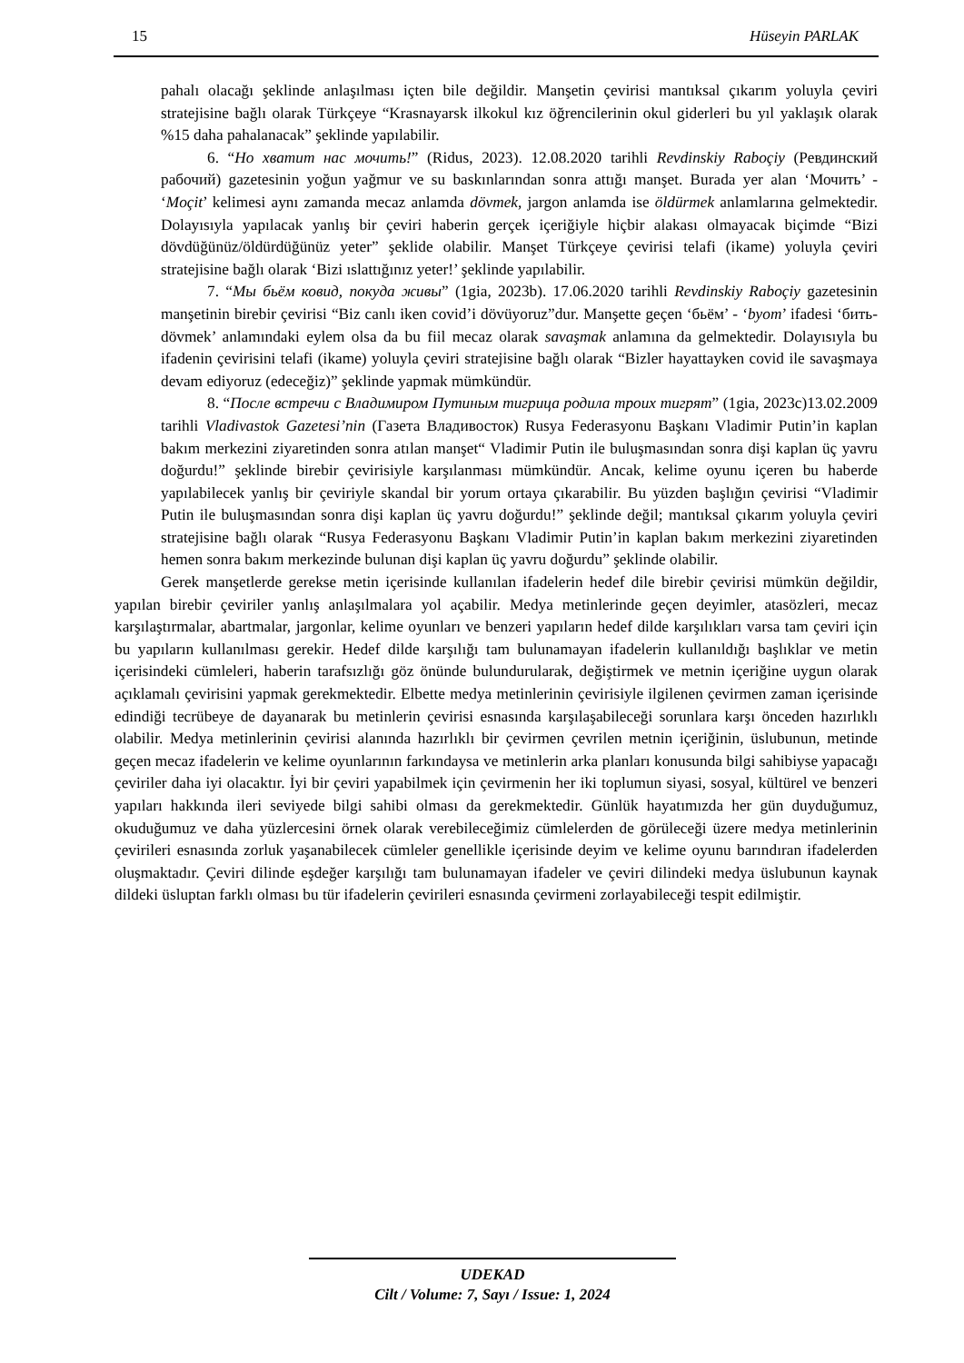15 Hüseyin PARLAK
pahalı olacağı şeklinde anlaşılması içten bile değildir. Manşetin çevirisi mantıksal çıkarım yoluyla çeviri stratejisine bağlı olarak Türkçeye “Krasnayarsk ilkokul kız öğrencilerinin okul giderleri bu yıl yaklaşık olarak %15 daha pahalanacak” şeklinde yapılabilir.
6. “Но хватит нас мочить!” (Ridus, 2023). 12.08.2020 tarihli Revdinskiy Raboçiy (Ревдинский рабочий) gazetesinin yoğun yağmur ve su baskınlarından sonra attığı manşet. Burada yer alan ‘Мочить’ - ‘Moçit’ kelimesi aynı zamanda mecaz anlamda dövmek, jargon anlamda ise öldürmek anlamlarına gelmektedir. Dolayısıyla yapılacak yanlış bir çeviri haberin gerçek içeriğiyle hiçbir alakası olmayacak biçimde “Bizi dövdüğünüz/öldürdüğünüz yeter” şeklide olabilir. Manşet Türkçeye çevirisi telafi (ikame) yoluyla çeviri stratejisine bağlı olarak ‘Bizi ıslattığınız yeter!’ şeklinde yapılabilir.
7. “Мы бьём ковид, покуда живы” (1gia, 2023b). 17.06.2020 tarihli Revdinskiy Raboçiy gazetesinin manşetinin birebir çevirisi “Biz canlı iken covid’i dövüyoruz”dur. Manşette geçen ‘бьём’ - ‘byom’ ifadesi ‘бить-dövmek’ anlamındaki eylem olsa da bu fiil mecaz olarak savaşmak anlamına da gelmektedir. Dolayısıyla bu ifadenin çevirisini telafi (ikame) yoluyla çeviri stratejisine bağlı olarak “Bizler hayattayken covid ile savaşmaya devam ediyoruz (edeceğiz)” şeklinde yapmak mümkündür.
8. “После встречи с Владимиром Путиным тигрица родила троих тигрят” (1gia, 2023c)13.02.2009 tarihli Vladivastok Gazetesi’nin (Газета Владивосток) Rusya Federasyonu Başkanı Vladimir Putin’in kaplan bakım merkezini ziyaretinden sonra atılan manşet“ Vladimir Putin ile buluşmasından sonra dişi kaplan üç yavru doğurdu!” şeklinde birebir çevirisiyle karşılanması mümkündür. Ancak, kelime oyunu içeren bu haberde yapılabilecek yanlış bir çeviriyle skandal bir yorum ortaya çıkarabilir. Bu yüzden başlığın çevirisi “Vladimir Putin ile buluşmasından sonra dişi kaplan üç yavru doğurdu!” şeklinde değil; mantıksal çıkarım yoluyla çeviri stratejisine bağlı olarak “Rusya Federasyonu Başkanı Vladimir Putin’in kaplan bakım merkezini ziyaretinden hemen sonra bakım merkezinde bulunan dişi kaplan üç yavru doğurdu” şeklinde olabilir.
Gerek manşetlerde gerekse metin içerisinde kullanılan ifadelerin hedef dile birebir çevirisi mümkün değildir, yapılan birebir çeviriler yanlış anlaşılmalara yol açabilir. Medya metinlerinde geçen deyimler, atasözleri, mecaz karşılaştırmalar, abartmalar, jargonlar, kelime oyunları ve benzeri yapıların hedef dilde karşılıkları varsa tam çeviri için bu yapıların kullanılması gerekir. Hedef dilde karşılığı tam bulunamayan ifadelerin kullanıldığı başlıklar ve metin içerisindeki cümleleri, haberin tarafsızlığı göz önünde bulundurularak, değiştirmek ve metnin içeriğine uygun olarak açıklamalı çevirisini yapmak gerekmektedir. Elbette medya metinlerinin çevirisiyle ilgilenen çevirmen zaman içerisinde edindiği tecrübeye de dayanarak bu metinlerin çevirisi esnasında karşılaşabileceği sorunlara karşı önceden hazırlıklı olabilir. Medya metinlerinin çevirisi alanında hazırlıklı bir çevirmen çevrilen metnin içeriğinin, üslubunun, metinde geçen mecaz ifadelerin ve kelime oyunlarının farkındaysa ve metinlerin arka planları konusunda bilgi sahibiyse yapacağı çeviriler daha iyi olacaktır. İyi bir çeviri yapabilmek için çevirmenin her iki toplumun siyasi, sosyal, kültürel ve benzeri yapıları hakkında ileri seviyede bilgi sahibi olması da gerekmektedir. Günlük hayatımızda her gün duyduğumuz, okuduğumuz ve daha yüzlercesini örnek olarak verebileceğimiz cümlelerden de görüleceği üzere medya metinlerinin çevirileri esnasında zorluk yaşanabilecek cümleler genellikle içerisinde deyim ve kelime oyunu barındıran ifadelerden oluşmaktadır. Çeviri dilinde eşdeğer karşılığı tam bulunamayan ifadeler ve çeviri dilindeki medya üslubunun kaynak dildeki üsluptan farklı olması bu tür ifadelerin çevirileri esnasında çevirmeni zorlayabileceği tespit edilmiştir.
UDEKAD
Cilt / Volume: 7, Sayı / Issue: 1, 2024